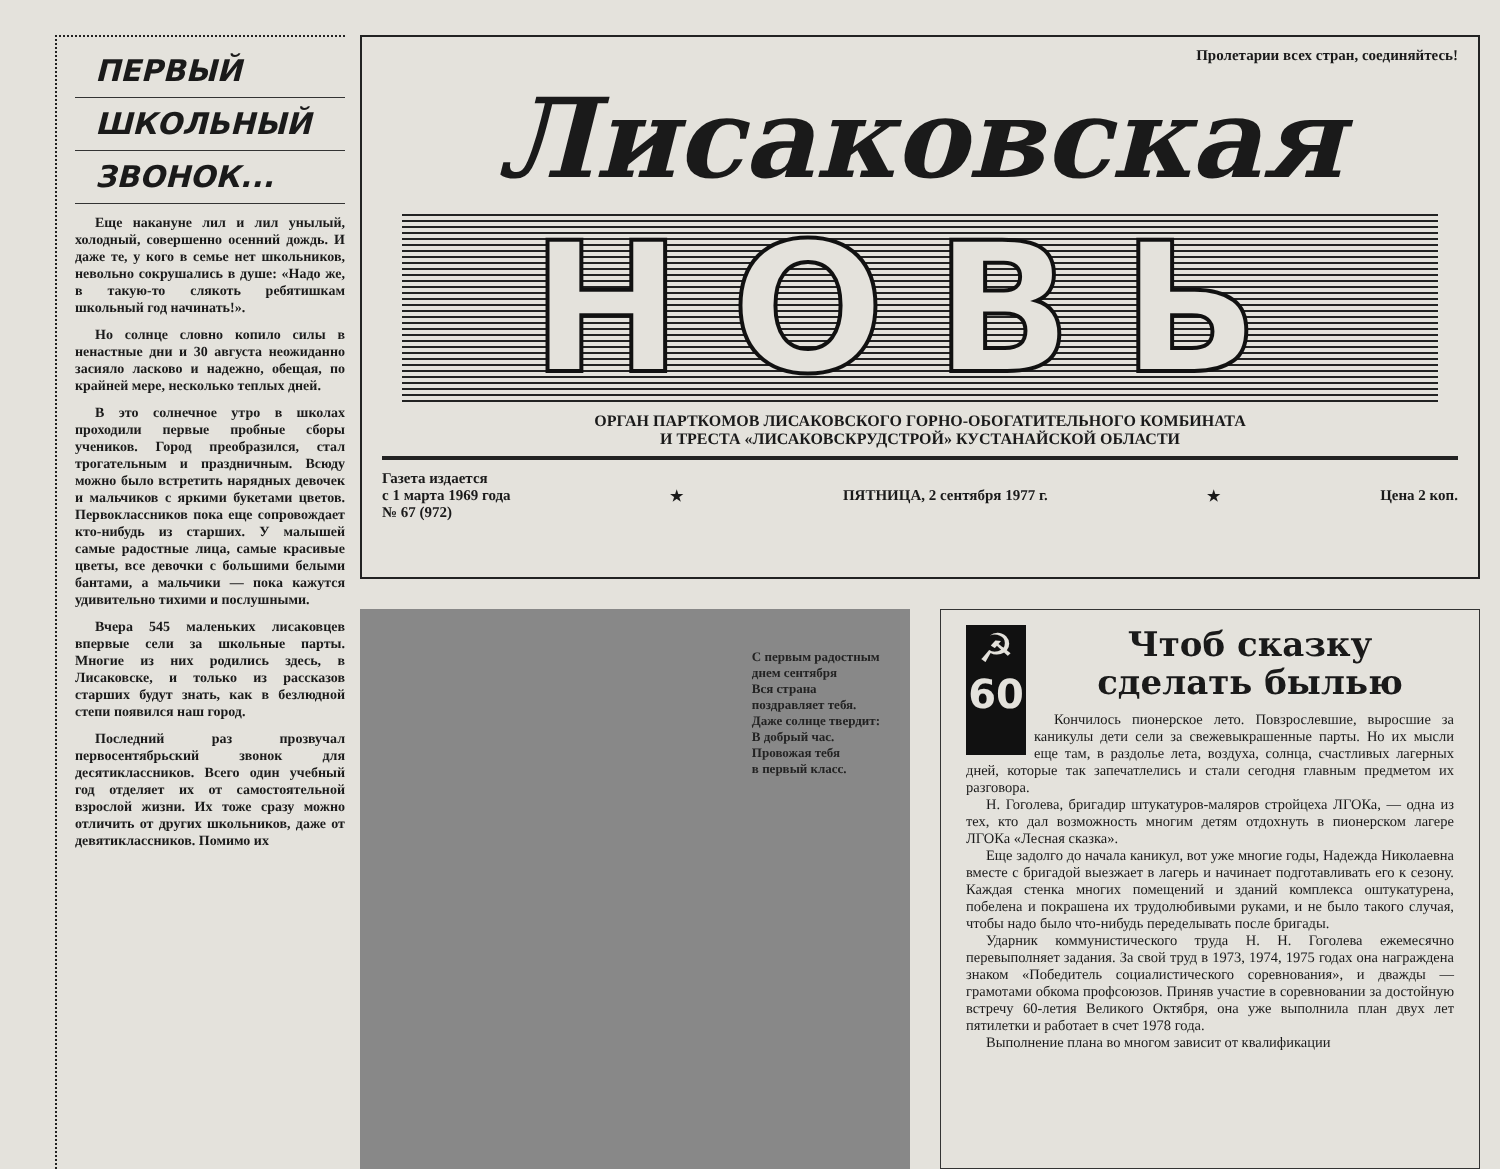ПЕРВЫЙ
ШКОЛЬНЫЙ
ЗВОНОК...
Еще накануне лил и лил унылый, холодный, совершенно осенний дождь. И даже те, у кого в семье нет школьников, невольно сокрушались в душе: «Надо же, в такую-то слякоть ребятишкам школьный год начинать!».
Но солнце словно копило силы в ненастные дни и 30 августа неожиданно засияло ласково и надежно, обещая, по крайней мере, несколько теплых дней.
В это солнечное утро в школах проходили первые пробные сборы учеников. Город преобразился, стал трогательным и праздничным. Всюду можно было встретить нарядных девочек и мальчиков с яркими букетами цветов. Первоклассников пока еще сопровождает кто-нибудь из старших. У малышей самые радостные лица, самые красивые цветы, все девочки с большими белыми бантами, а мальчики — пока кажутся удивительно тихими и послушными.
Вчера 545 маленьких лисаковцев впервые сели за школьные парты. Многие из них родились здесь, в Лисаковске, и только из рассказов старших будут знать, как в безлюдной степи появился наш город.
Последний раз прозвучал первосентябрьский звонок для десятиклассников. Всего один учебный год отделяет их от самостоятельной взрослой жизни. Их тоже сразу можно отличить от других школьников, даже от девятиклассников. Помимо их
Пролетарии всех стран, соединяйтесь!
Лисаковская
НОВЬ
ОРГАН ПАРТКОМОВ ЛИСАКОВСКОГО ГОРНО-ОБОГАТИТЕЛЬНОГО КОМБИНАТА
И ТРЕСТА «ЛИСАКОВСКРУДСТРОЙ» КУСТАНАЙСКОЙ ОБЛАСТИ
Газета издается
с 1 марта 1969 года
№ 67 (972)
★ ПЯТНИЦА, 2 сентября 1977 г. ★ Цена 2 коп.
С первым радостным
днем сентября
Вся страна
поздравляет тебя.
Даже солнце твердит:
В добрый час.
Провожая тебя
в первый класс.
☭
60
Чтоб сказку сделать былью
Кончилось пионерское лето. Повзрослевшие, выросшие за каникулы дети сели за свежевыкрашенные парты. Но их мысли еще там, в раздолье лета, воздуха, солнца, счастливых лагерных дней, которые так запечатлелись и стали сегодня главным предметом их разговора.
Н. Гоголева, бригадир штукатуров-маляров стройцеха ЛГОКа, — одна из тех, кто дал возможность многим детям отдохнуть в пионерском лагере ЛГОКа «Лесная сказка».
Еще задолго до начала каникул, вот уже многие годы, Надежда Николаевна вместе с бригадой выезжает в лагерь и начинает подготавливать его к сезону. Каждая стенка многих помещений и зданий комплекса оштукатурена, побелена и покрашена их трудолюбивыми руками, и не было такого случая, чтобы надо было что-нибудь переделывать после бригады.
Ударник коммунистического труда Н. Н. Гоголева ежемесячно перевыполняет задания. За свой труд в 1973, 1974, 1975 годах она награждена знаком «Победитель социалистического соревнования», и дважды — грамотами обкома профсоюзов. Приняв участие в соревновании за достойную встречу 60-летия Великого Октября, она уже выполнила план двух лет пятилетки и работает в счет 1978 года.
Выполнение плана во многом зависит от квалификации